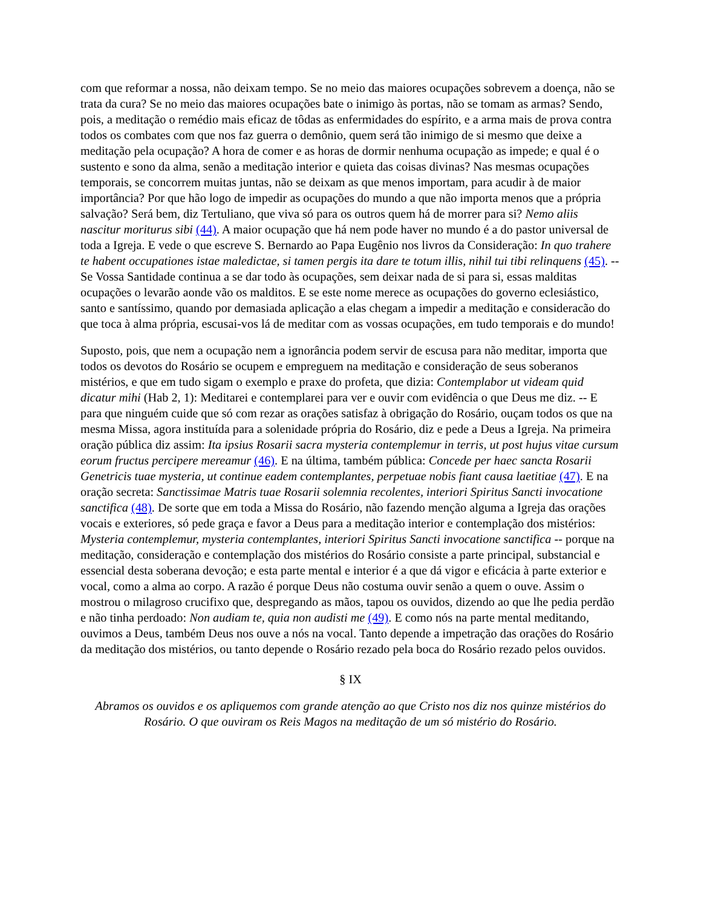com que reformar a nossa, não deixam tempo. Se no meio das maiores ocupações sobrevem a doença, não se trata da cura? Se no meio das maiores ocupações bate o inimigo às portas, não se tomam as armas? Sendo, pois, a meditação o remédio mais eficaz de tôdas as enfermidades do espírito, e a arma mais de prova contra todos os combates com que nos faz guerra o demônio, quem será tão inimigo de si mesmo que deixe a meditação pela ocupação? A hora de comer e as horas de dormir nenhuma ocupação as impede; e qual é o sustento e sono da alma, senão a meditação interior e quieta das coisas divinas? Nas mesmas ocupações temporais, se concorrem muitas juntas, não se deixam as que menos importam, para acudir à de maior importância? Por que hão logo de impedir as ocupações do mundo a que não importa menos que a própria salvação? Será bem, diz Tertuliano, que viva só para os outros quem há de morrer para si? Nemo aliis nascitur moriturus sibi (44). A maior ocupação que há nem pode haver no mundo é a do pastor universal de toda a Igreja. E vede o que escreve S. Bernardo ao Papa Eugênio nos livros da Consideração: In quo trahere te habent occupationes istae maledictae, si tamen pergis ita dare te totum illis, nihil tui tibi relinquens (45). -- Se Vossa Santidade continua a se dar todo às ocupações, sem deixar nada de si para si, essas malditas ocupações o levarão aonde vão os malditos. E se este nome merece as ocupações do governo eclesiástico, santo e santíssimo, quando por demasiada aplicação a elas chegam a impedir a meditação e consideracão do que toca à alma própria, escusai-vos lá de meditar com as vossas ocupações, em tudo temporais e do mundo!
Suposto, pois, que nem a ocupação nem a ignorância podem servir de escusa para não meditar, importa que todos os devotos do Rosário se ocupem e empreguem na meditação e consideração de seus soberanos mistérios, e que em tudo sigam o exemplo e praxe do profeta, que dizia: Contemplabor ut videam quid dicatur mihi (Hab 2, 1): Meditarei e contemplarei para ver e ouvir com evidência o que Deus me diz. -- E para que ninguém cuide que só com rezar as orações satisfaz à obrigação do Rosário, ouçam todos os que na mesma Missa, agora instituída para a solenidade própria do Rosário, diz e pede a Deus a Igreja. Na primeira oração pública diz assim: Ita ipsius Rosarii sacra mysteria contemplemur in terris, ut post hujus vitae cursum eorum fructus percipere mereamur (46). E na última, também pública: Concede per haec sancta Rosarii Genetricis tuae mysteria, ut continue eadem contemplantes, perpetuae nobis fiant causa laetitiae (47). E na oração secreta: Sanctissimae Matris tuae Rosarii solemnia recolentes, interiori Spiritus Sancti invocatione sanctifica (48). De sorte que em toda a Missa do Rosário, não fazendo menção alguma a Igreja das orações vocais e exteriores, só pede graça e favor a Deus para a meditação interior e contemplação dos mistérios: Mysteria contemplemur, mysteria contemplantes, interiori Spiritus Sancti invocatione sanctifica -- porque na meditação, consideração e contemplação dos mistérios do Rosário consiste a parte principal, substancial e essencial desta soberana devoção; e esta parte mental e interior é a que dá vigor e eficácia à parte exterior e vocal, como a alma ao corpo. A razão é porque Deus não costuma ouvir senão a quem o ouve. Assim o mostrou o milagroso crucifixo que, despregando as mãos, tapou os ouvidos, dizendo ao que lhe pedia perdão e não tinha perdoado: Non audiam te, quia non audisti me (49). E como nós na parte mental meditando, ouvimos a Deus, também Deus nos ouve a nós na vocal. Tanto depende a impetração das orações do Rosário da meditação dos mistérios, ou tanto depende o Rosário rezado pela boca do Rosário rezado pelos ouvidos.
§ IX
Abramos os ouvidos e os apliquemos com grande atenção ao que Cristo nos diz nos quinze mistérios do Rosário. O que ouviram os Reis Magos na meditação de um só mistério do Rosário.